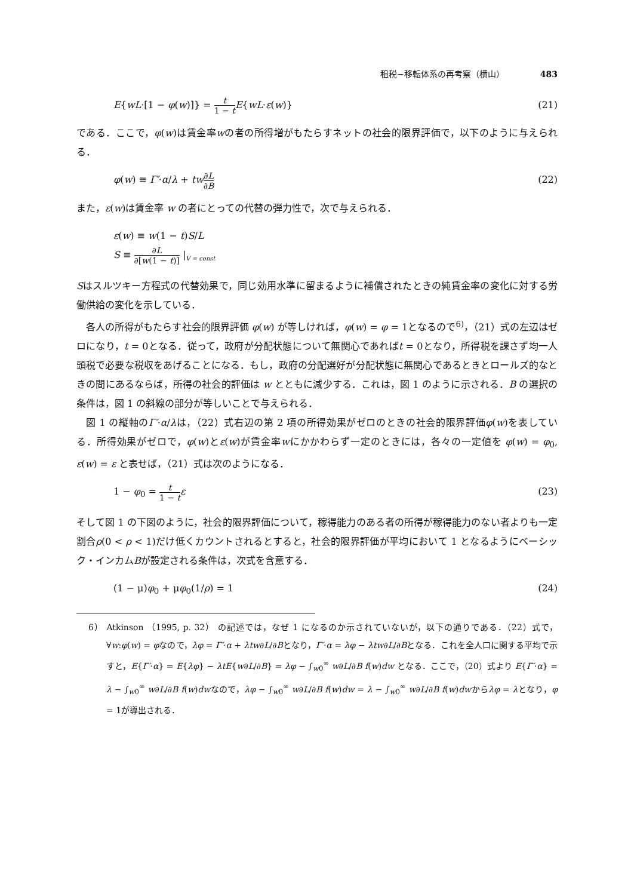租税−移転体系の再考察（横山） 483
E{wL·[1 − φ(w)]} = t 1 − t E{wL·ε(w)} (21)
である．ここで，φ(w)は賃金率wの者の所得増がもたらすネットの社会的限界評価で，以下のように与えられる．
φ(w) ≡ Γ′·α/λ + tw∂L ∂B (22)
また，ε(w)は賃金率 w の者にとっての代替の弾力性で，次で与えられる．
ε(w) ≡ w(1 − t)S/L
S ≡ ∂L ∂[w(1 − t)] |<sub>V = const</sub>
Sはスルツキー方程式の代替効果で，同じ効用水準に留まるように補償されたときの純賃金率の変化に対する労働供給の変化を示している．
各人の所得がもたらす社会的限界評価 φ(w) が等しければ，φ(w) = φ = 1となるので<sup>6)</sup>，（21）式の左辺はゼロになり，t = 0となる．従って，政府が分配状態について無関心であればt = 0となり，所得税を課さず均一人頭税で必要な税収をあげることになる．もし，政府の分配選好が分配状態に無関心であるときとロールズ的なときの間にあるならば，所得の社会的評価は w とともに減少する．これは，図 1 のように示される．B の選択の条件は，図 1 の斜線の部分が等しいことで与えられる．
図 1 の縦軸のΓ′·α/λは，（22）式右辺の第 2 項の所得効果がゼロのときの社会的限界評価φ(w)を表している．所得効果がゼロで，φ(w)とε(w)が賃金率wにかかわらず一定のときには，各々の一定値を φ(w) = φ<sub>0</sub>, ε(w) = ε と表せば，（21）式は次のようになる．
1 − φ<sub>0</sub> = t 1 − t ε (23)
そして図 1 の下図のように，社会的限界評価について，稼得能力のある者の所得が稼得能力のない者よりも一定割合ρ(0 < ρ < 1)だけ低くカウントされるとすると，社会的限界評価が平均において 1 となるようにベーシック・インカムBが設定される条件は，次式を含意する．
(1 − μ)φ<sub>0</sub> + μφ<sub>0</sub>(1/ρ) = 1 (24)
6） Atkinson （1995, p. 32） の記述では，なぜ 1 になるのか示されていないが，以下の通りである．（22）式で，∀w:φ(w) = φなので，λφ = Γ′·α + λtw∂L/∂Bとなり，Γ′·α = λφ − λtw∂L/∂Bとなる．これを全人口に関する平均で示すと，E{Γ′·α} = E{λφ} − λtE{w∂L/∂B} = λφ − ∫<sub>w0</sub><sup>∞</sup> w∂L/∂B f(w)dw となる．ここで，（20）式より E{Γ′·α} = λ − ∫<sub>w0</sub><sup>∞</sup> w∂L/∂B f(w)dwなので，λφ − ∫<sub>w0</sub><sup>∞</sup> w∂L/∂B f(w)dw = λ − ∫<sub>w0</sub><sup>∞</sup> w∂L/∂B f(w)dwからλφ = λとなり，φ = 1が導出される．